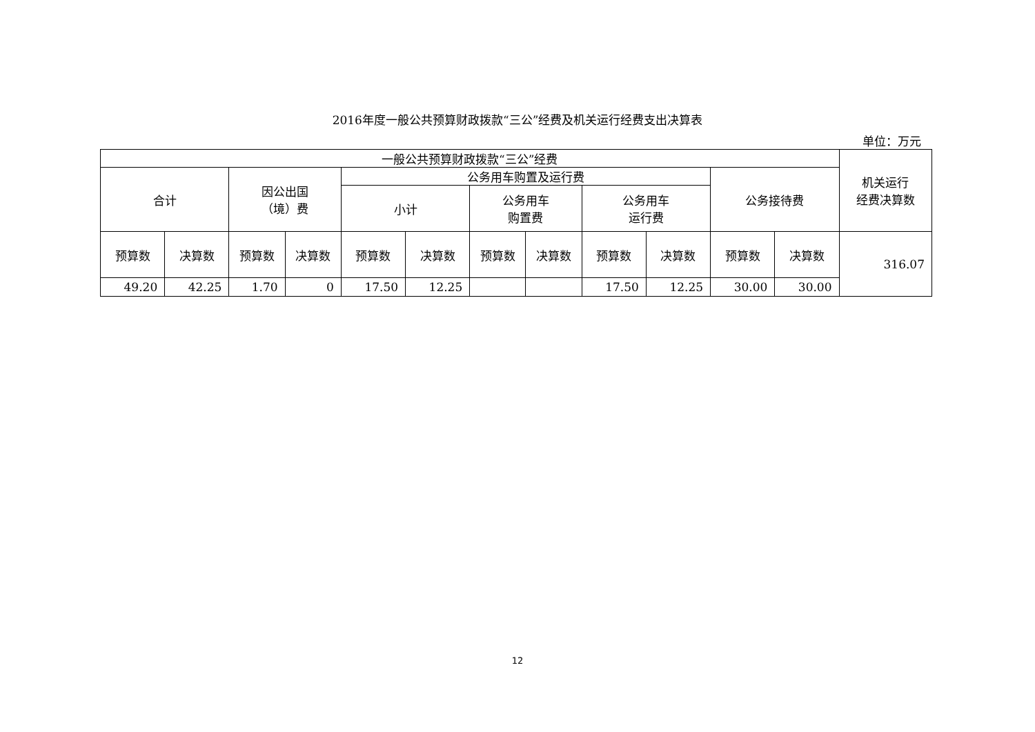2016年度一般公共预算财政拨款“三公”经费及机关运行经费支出决算表
单位：万元
| 一般公共预算财政拨款“三公”经费 | | | | | | | | | | | | 机关运行 经费决算数 |
| --- | --- | --- | --- | --- | --- | --- | --- | --- | --- | --- | --- | --- |
| 合计 | | 因公出国 （境）费 | | 公务用车购置及运行费 | | | | | | 公务接待费 | | |
| | | | | 小计 | | 公务用车 购置费 | | 公务用车 运行费 | | | | |
| 预算数 | 决算数 | 预算数 | 决算数 | 预算数 | 决算数 | 预算数 | 决算数 | 预算数 | 决算数 | 预算数 | 决算数 | 316.07 |
| 49.20 | 42.25 | 1.70 | 0 | 17.50 | 12.25 | | | 17.50 | 12.25 | 30.00 | 30.00 | |
12